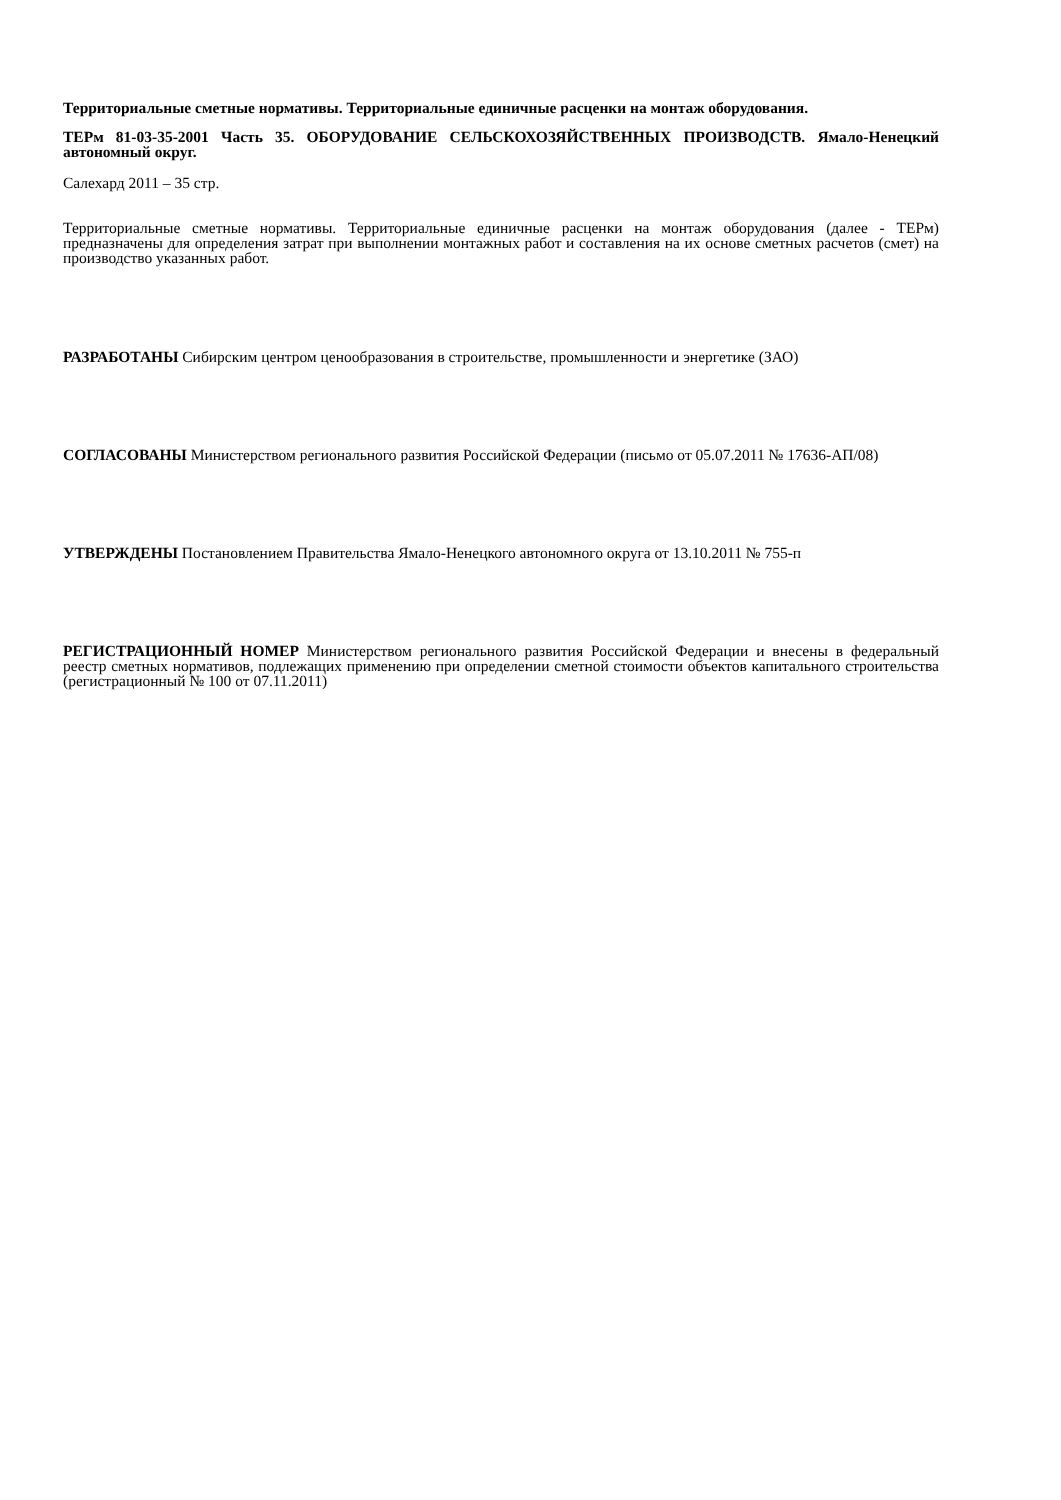Территориальные сметные нормативы. Территориальные единичные расценки на монтаж оборудования.
ТЕРм 81-03-35-2001 Часть 35. ОБОРУДОВАНИЕ СЕЛЬСКОХОЗЯЙСТВЕННЫХ ПРОИЗВОДСТВ. Ямало-Ненецкий автономный округ.
Салехард 2011 – 35 стр.
Территориальные сметные нормативы. Территориальные единичные расценки на монтаж оборудования (далее - ТЕРм) предназначены для определения затрат при выполнении монтажных работ и составления на их основе сметных расчетов (смет) на производство указанных работ.
РАЗРАБОТАНЫ Сибирским центром ценообразования в строительстве, промышленности и энергетике (ЗАО)
СОГЛАСОВАНЫ Министерством регионального развития Российской Федерации (письмо от 05.07.2011 № 17636-АП/08)
УТВЕРЖДЕНЫ Постановлением Правительства Ямало-Ненецкого автономного округа от 13.10.2011 № 755-п
РЕГИСТРАЦИОННЫЙ НОМЕР Министерством регионального развития Российской Федерации и внесены в федеральный реестр сметных нормативов, подлежащих применению при определении сметной стоимости объектов капитального строительства (регистрационный № 100 от 07.11.2011)